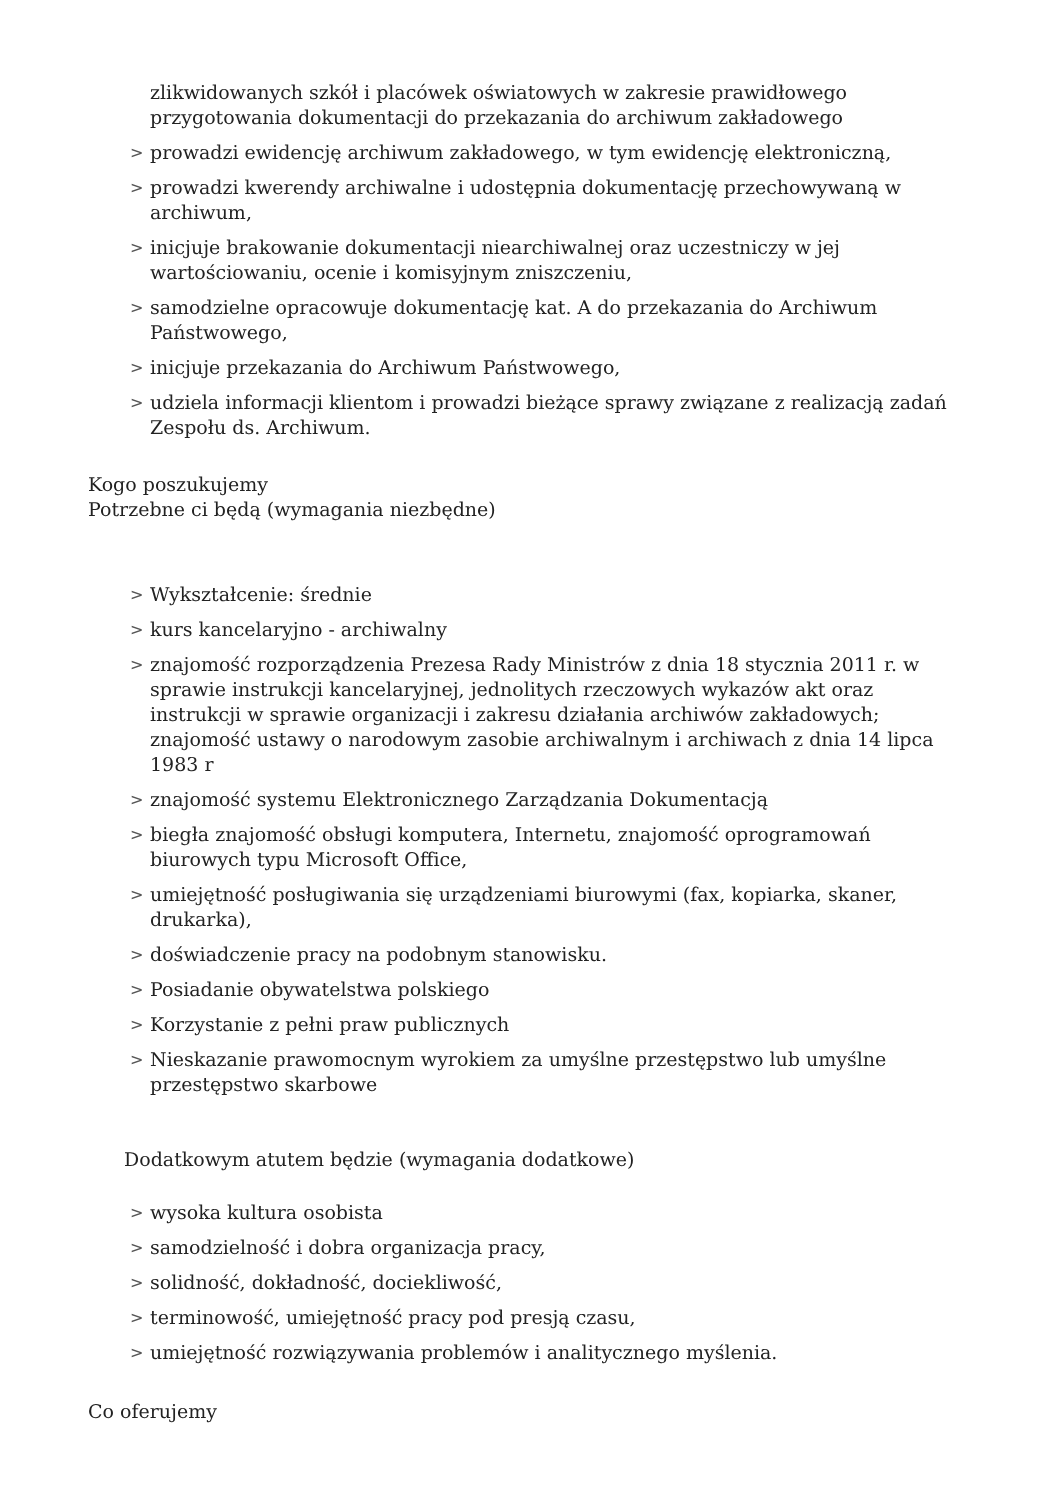zlikwidowanych szkół i placówek oświatowych w zakresie prawidłowego przygotowania dokumentacji do przekazania do archiwum zakładowego
> prowadzi ewidencję archiwum zakładowego, w tym ewidencję elektroniczną,
> prowadzi kwerendy archiwalne i udostępnia dokumentację przechowywaną w archiwum,
> inicjuje brakowanie dokumentacji niearchiwalnej oraz uczestniczy w jej wartościowaniu, ocenie i komisyjnym zniszczeniu,
> samodzielne opracowuje dokumentację kat. A do przekazania do Archiwum Państwowego,
> inicjuje przekazania do Archiwum Państwowego,
> udziela informacji klientom i prowadzi bieżące sprawy związane z realizacją zadań Zespołu ds. Archiwum.
Kogo poszukujemy
Potrzebne ci będą (wymagania niezbędne)
> Wykształcenie: średnie
> kurs kancelaryjno - archiwalny
> znajomość rozporządzenia Prezesa Rady Ministrów z dnia 18 stycznia 2011 r. w sprawie instrukcji kancelaryjnej, jednolitych rzeczowych wykazów akt oraz instrukcji w sprawie organizacji i zakresu działania archiwów zakładowych; znajomość ustawy o narodowym zasobie archiwalnym i archiwach z dnia 14 lipca 1983 r
> znajomość systemu Elektronicznego Zarządzania Dokumentacją
> biegła znajomość obsługi komputera, Internetu, znajomość oprogramowań biurowych typu Microsoft Office,
> umiejętność posługiwania się urządzeniami biurowymi (fax, kopiarka, skaner, drukarka),
> doświadczenie pracy na podobnym stanowisku.
> Posiadanie obywatelstwa polskiego
> Korzystanie z pełni praw publicznych
> Nieskazanie prawomocnym wyrokiem za umyślne przestępstwo lub umyślne przestępstwo skarbowe
Dodatkowym atutem będzie (wymagania dodatkowe)
> wysoka kultura osobista
> samodzielność i dobra organizacja pracy,
> solidność, dokładność, dociekliwość,
> terminowość, umiejętność pracy pod presją czasu,
> umiejętność rozwiązywania problemów i analitycznego myślenia.
Co oferujemy